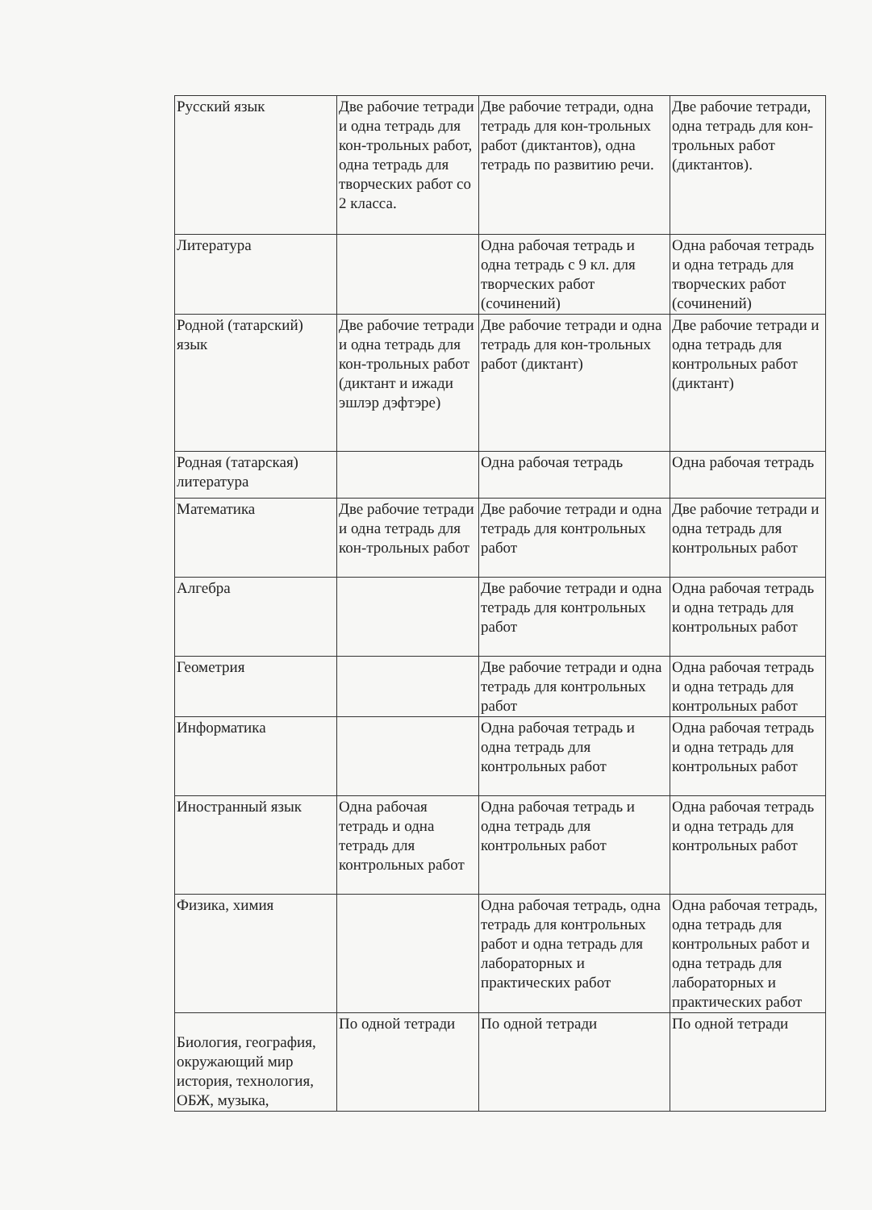| Русский язык | Две рабочие тетради и одна тетрадь для кон-трольных работ, одна тетрадь для творческих работ со 2 класса. | Две рабочие тетради, одна тетрадь для кон-трольных работ (диктантов), одна тетрадь по развитию речи. | Две рабочие тетради, одна тетрадь для кон-трольных работ (диктантов). |
| Литература | | Одна рабочая тетрадь и одна тетрадь с 9 кл. для творческих работ (сочинений) | Одна рабочая тетрадь и одна тетрадь для творческих работ (сочинений) |
| Родной (татарский) язык | Две рабочие тетради и одна тетрадь для кон-трольных работ (диктант и ижади эшлэр дэфтэре) | Две рабочие тетради и одна тетрадь для кон-трольных работ (диктант) | Две рабочие тетради и одна тетрадь для контрольных работ (диктант) |
| Родная (татарская) литература | | Одна рабочая тетрадь | Одна рабочая тетрадь |
| Математика | Две рабочие тетради и одна тетрадь для кон-трольных работ | Две рабочие тетради и одна тетрадь для контрольных работ | Две рабочие тетради и одна тетрадь для контрольных работ |
| Алгебра | | Две рабочие тетради и одна тетрадь для контрольных работ | Одна рабочая тетрадь и одна тетрадь для контрольных работ |
| Геометрия | | Две рабочие тетради и одна тетрадь для контрольных работ | Одна рабочая тетрадь и одна тетрадь для контрольных работ |
| Информатика | | Одна рабочая тетрадь и одна тетрадь для контрольных работ | Одна рабочая тетрадь и одна тетрадь для контрольных работ |
| Иностранный язык | Одна рабочая тетрадь и одна тетрадь для контрольных работ | Одна рабочая тетрадь и одна тетрадь для контрольных работ | Одна рабочая тетрадь и одна тетрадь для контрольных работ |
| Физика, химия | | Одна рабочая тетрадь, одна тетрадь для контрольных работ и одна тетрадь для лабораторных и практических работ | Одна рабочая тетрадь, одна тетрадь для контрольных работ и одна тетрадь для лабораторных и практических работ |
| Биология, география, окружающий мир история, технология, ОБЖ, музыка, | По одной тетради | По одной тетради | По одной тетради |